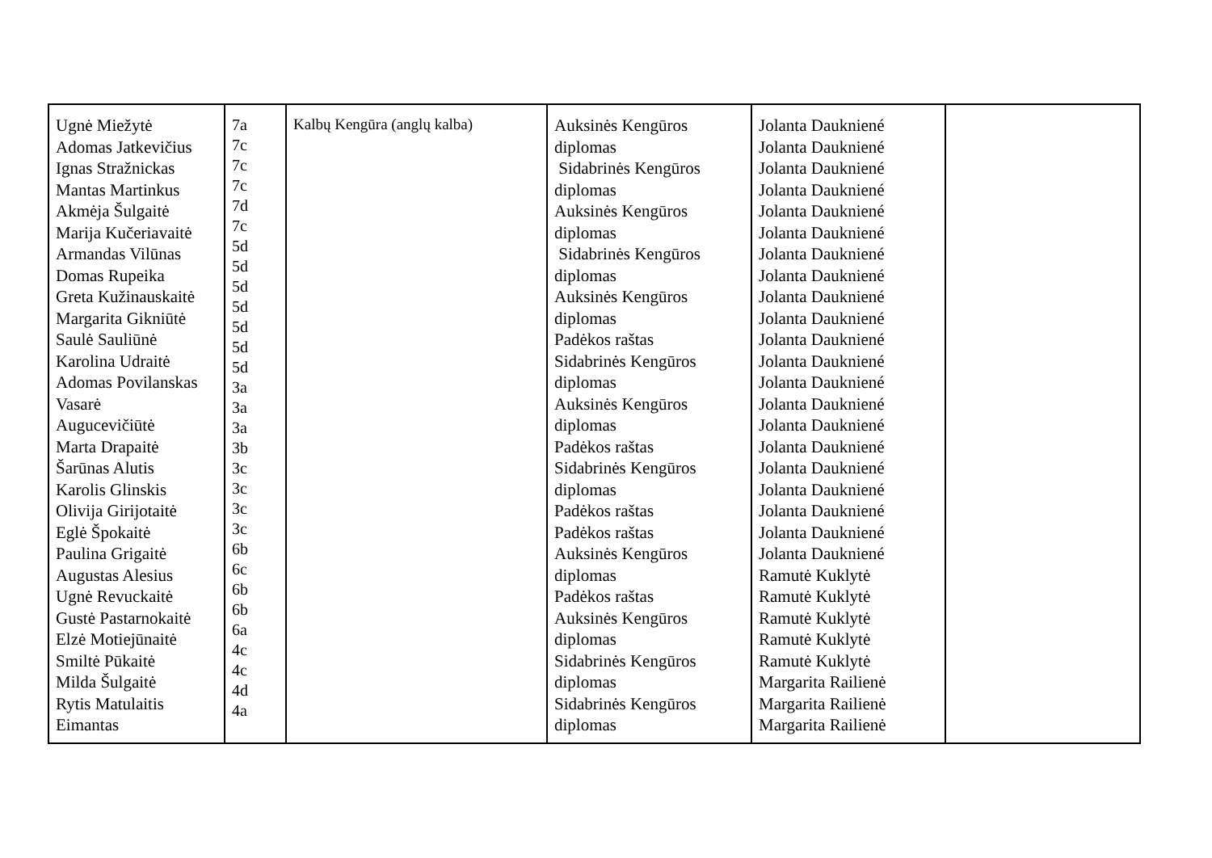| Ugnė Miežytė Adomas Jatkevičius Ignas Stražnickas Mantas Martinkus Akmėja Šulgaitė Marija Kučeriavaitė Armandas Vilūnas Domas Rupeika Greta Kužinauskaitė Margarita Gikniūtė Saulė Sauliūnė Karolina Udraitė Adomas Povilanskas Vasarė Augucevičiūtė Marta Drapaitė Šarūnas Alutis Karolis Glinskis Olivija Girijotaitė Eglė Špokaitė Paulina Grigaitė Augustas Alesius Ugnė Revuckaitė Gustė Pastarnokaitė Elzė Motiejūnaitė Smiltė Pūkaitė Milda Šulgaitė Rytis Matulaitis Eimantas | 7a 7c 7c 7c 7d 7c 5d 5d 5d 5d 5d 5d 5d 3a 3a 3a 3b 3c 3c 3c 3c 6b 6c 6b 6b 6a 4c 4c 4d 4a | Kalbų Kengūra (anglų kalba) | Auksinės Kengūros diplomas Sidabrinės Kengūros diplomas Auksinės Kengūros diplomas Sidabrinės Kengūros diplomas Auksinės Kengūros diplomas Padėkos raštas Sidabrinės Kengūros diplomas Auksinės Kengūros diplomas Padėkos raštas Sidabrinės Kengūros diplomas Padėkos raštas Padėkos raštas Auksinės Kengūros diplomas Padėkos raštas Auksinės Kengūros diplomas Sidabrinės Kengūros diplomas Sidabrinės Kengūros diplomas | Jolanta Daukniené Jolanta Daukniené Jolanta Daukniené Jolanta Daukniené Jolanta Daukniené Jolanta Daukniené Jolanta Daukniené Jolanta Daukniené Jolanta Daukniené Jolanta Daukniené Jolanta Daukniené Jolanta Daukniené Jolanta Daukniené Jolanta Daukniené Jolanta Daukniené Jolanta Daukniené Jolanta Daukniené Jolanta Daukniené Jolanta Daukniené Jolanta Daukniené Jolanta Daukniené Ramutė Kuklytė Ramutė Kuklytė Ramutė Kuklytė Ramutė Kuklytė Ramutė Kuklytė Margarita Railienė Margarita Railienė Margarita Railienė | |